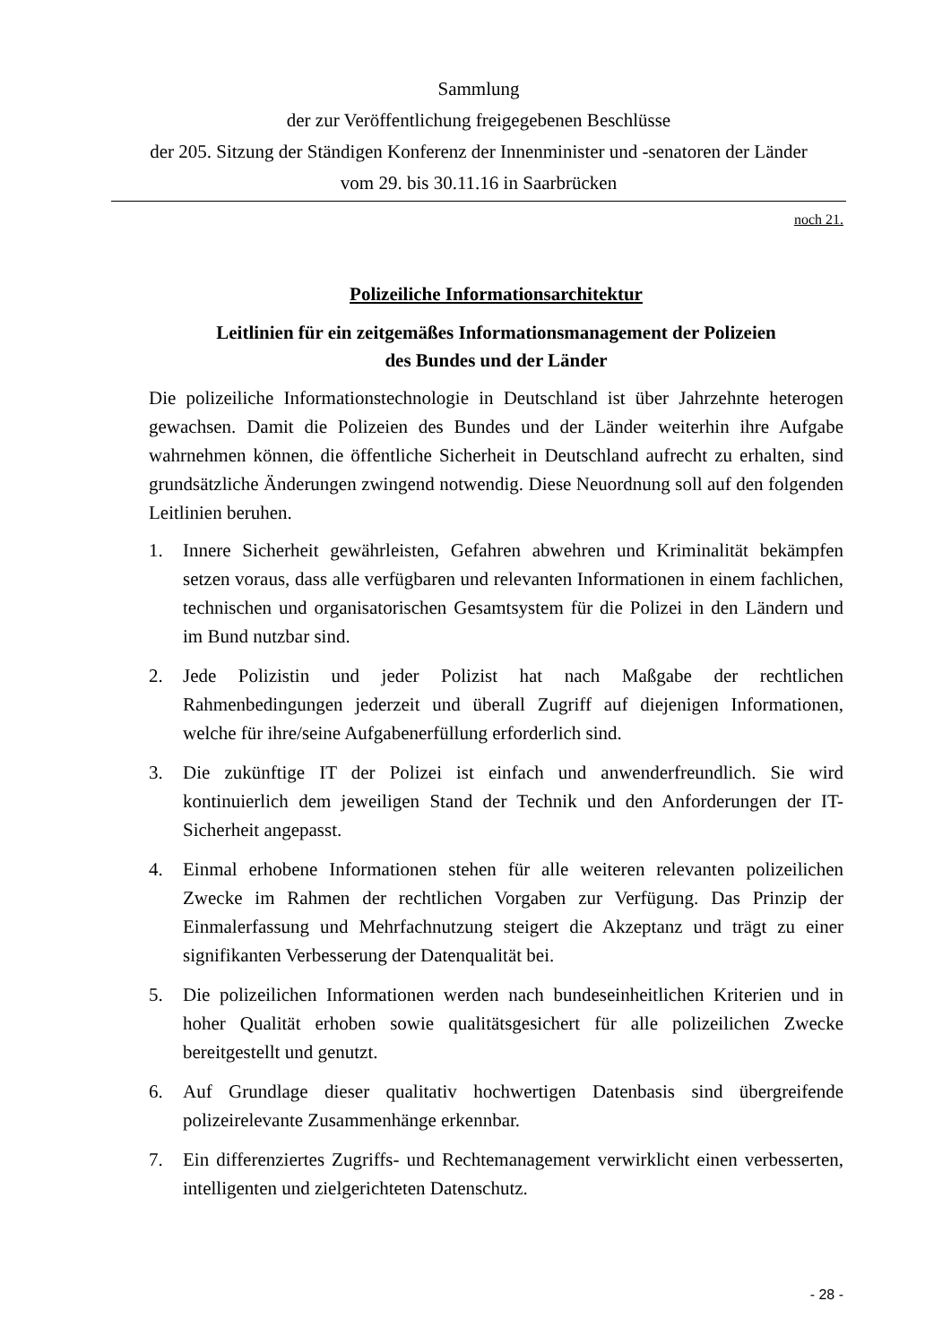Sammlung
der zur Veröffentlichung freigegebenen Beschlüsse
der 205. Sitzung der Ständigen Konferenz der Innenminister und -senatoren der Länder
vom 29. bis 30.11.16 in Saarbrücken
noch 21.
Polizeiliche Informationsarchitektur
Leitlinien für ein zeitgemäßes Informationsmanagement der Polizeien
des Bundes und der Länder
Die polizeiliche Informationstechnologie in Deutschland ist über Jahrzehnte heterogen gewachsen. Damit die Polizeien des Bundes und der Länder weiterhin ihre Aufgabe wahrnehmen können, die öffentliche Sicherheit in Deutschland aufrecht zu erhalten, sind grundsätzliche Änderungen zwingend notwendig. Diese Neuordnung soll auf den folgenden Leitlinien beruhen.
1. Innere Sicherheit gewährleisten, Gefahren abwehren und Kriminalität bekämpfen setzen voraus, dass alle verfügbaren und relevanten Informationen in einem fachlichen, technischen und organisatorischen Gesamtsystem für die Polizei in den Ländern und im Bund nutzbar sind.
2. Jede Polizistin und jeder Polizist hat nach Maßgabe der rechtlichen Rahmenbedingungen jederzeit und überall Zugriff auf diejenigen Informationen, welche für ihre/seine Aufgabenerfüllung erforderlich sind.
3. Die zukünftige IT der Polizei ist einfach und anwenderfreundlich. Sie wird kontinuierlich dem jeweiligen Stand der Technik und den Anforderungen der IT-Sicherheit angepasst.
4. Einmal erhobene Informationen stehen für alle weiteren relevanten polizeilichen Zwecke im Rahmen der rechtlichen Vorgaben zur Verfügung. Das Prinzip der Einmalerfassung und Mehrfachnutzung steigert die Akzeptanz und trägt zu einer signifikanten Verbesserung der Datenqualität bei.
5. Die polizeilichen Informationen werden nach bundeseinheitlichen Kriterien und in hoher Qualität erhoben sowie qualitätsgesichert für alle polizeilichen Zwecke bereitgestellt und genutzt.
6. Auf Grundlage dieser qualitativ hochwertigen Datenbasis sind übergreifende polizeirelevante Zusammenhänge erkennbar.
7. Ein differenziertes Zugriffs- und Rechtemanagement verwirklicht einen verbesserten, intelligenten und zielgerichteten Datenschutz.
- 28 -